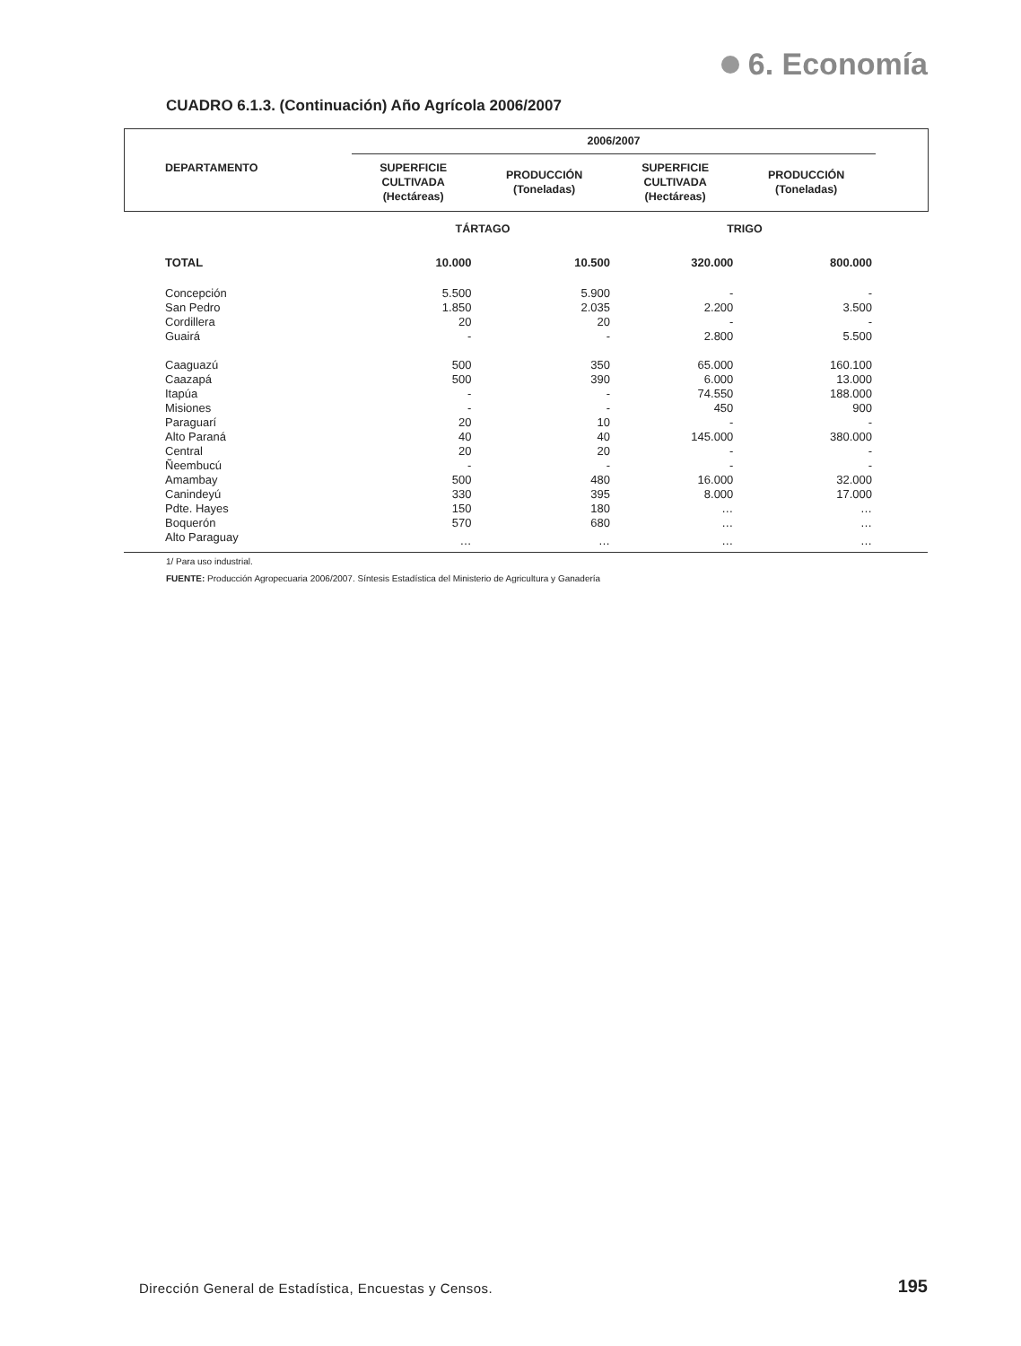6. Economía
CUADRO 6.1.3. (Continuación) Año Agrícola 2006/2007
| DEPARTAMENTO | 2006/2007 | | | | |
| --- | --- | --- | --- | --- | --- |
| | SUPERFICIE CULTIVADA (Hectáreas) | PRODUCCIÓN (Toneladas) | SUPERFICIE CULTIVADA (Hectáreas) | PRODUCCIÓN (Toneladas) | |
| | TÁRTAGO | | TRIGO | | |
| TOTAL | 10.000 | 10.500 | 320.000 | 800.000 | |
| Concepción | 5.500 | 5.900 | - | - | |
| San Pedro | 1.850 | 2.035 | 2.200 | 3.500 | |
| Cordillera | 20 | 20 | - | - | |
| Guairá | - | - | 2.800 | 5.500 | |
| Caaguazú | 500 | 350 | 65.000 | 160.100 | |
| Caazapá | 500 | 390 | 6.000 | 13.000 | |
| Itapúa | - | - | 74.550 | 188.000 | |
| Misiones | - | - | 450 | 900 | |
| Paraguarí | 20 | 10 | - | - | |
| Alto Paraná | 40 | 40 | 145.000 | 380.000 | |
| Central | 20 | 20 | - | - | |
| Ñeembucú | - | - | - | - | |
| Amambay | 500 | 480 | 16.000 | 32.000 | |
| Canindeyú | 330 | 395 | 8.000 | 17.000 | |
| Pdte. Hayes | 150 | 180 | … | … | |
| Boquerón | 570 | 680 | … | … | |
| Alto Paraguay | … | … | … | … | |
1/ Para uso industrial.
FUENTE: Producción Agropecuaria 2006/2007. Síntesis Estadística del Ministerio de Agricultura y Ganadería
Dirección General de Estadística, Encuestas y Censos.
195